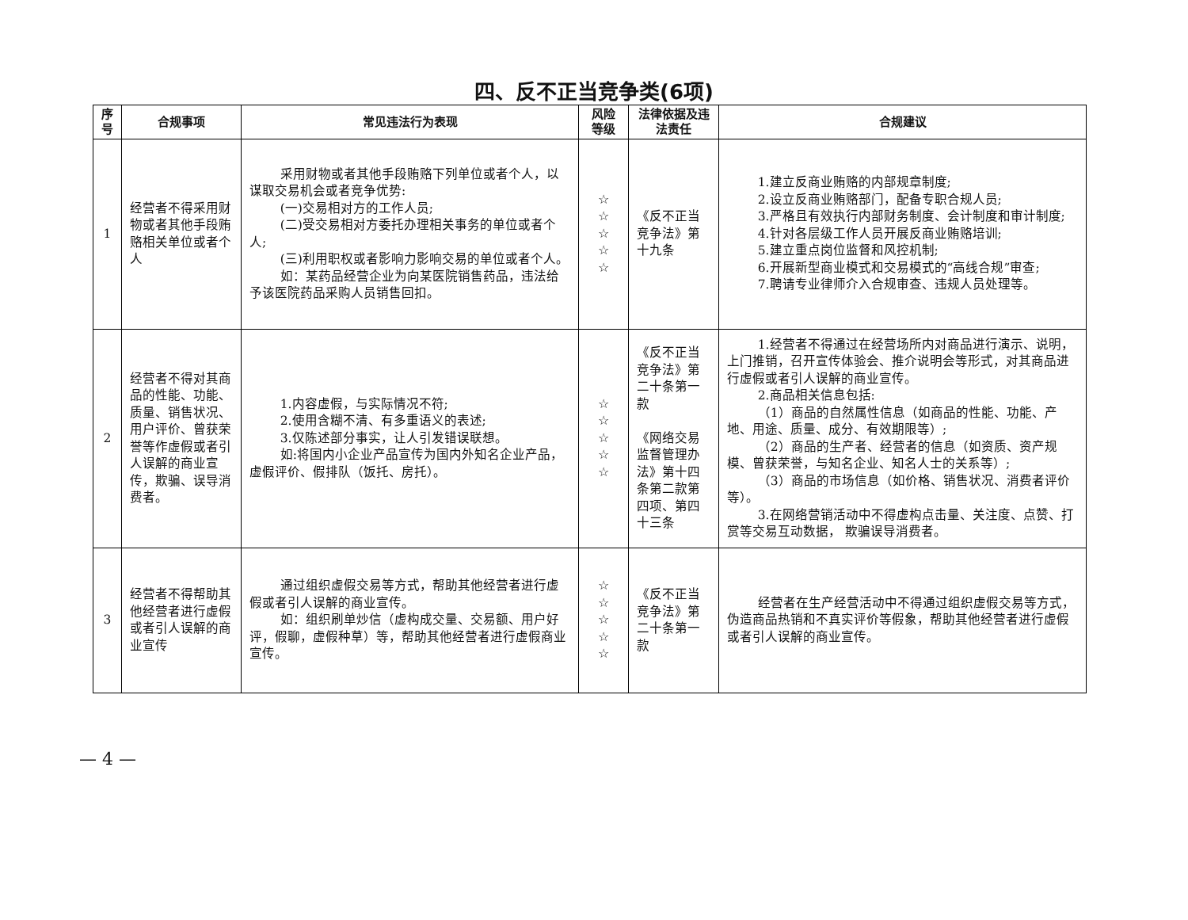四、反不正当竞争类(6项)
| 序号 | 合规事项 | 常见违法行为表现 | 风险等级 | 法律依据及违法责任 | 合规建议 |
| --- | --- | --- | --- | --- | --- |
| 1 | 经营者不得采用财物或者其他手段贿赂相关单位或者个人 | 采用财物或者其他手段贿赂下列单位或者个人，以谋取交易机会或者竞争优势: (一)交易相对方的工作人员; (二)受交易相对方委托办理相关事务的单位或者个人; (三)利用职权或者影响力影响交易的单位或者个人。 如：某药品经营企业为向某医院销售药品，违法给予该医院药品采购人员销售回扣。 | ☆ ☆ ☆ ☆ ☆ | 《反不正当竞争法》第十九条 | 1.建立反商业贿赂的内部规章制度; 2.设立反商业贿赂部门，配备专职合规人员; 3.严格且有效执行内部财务制度、会计制度和审计制度; 4.针对各层级工作人员开展反商业贿赂培训; 5.建立重点岗位监督和风控机制; 6.开展新型商业模式和交易模式的“高线合规”审查; 7.聘请专业律师介入合规审查、违规人员处理等。 |
| 2 | 经营者不得对其商品的性能、功能、质量、销售状况、用户评价、曾获荣誉等作虚假或者引人误解的商业宣传，欺骗、误导消费者。 | 1.内容虚假，与实际情况不符; 2.使用含糊不清、有多重语义的表述; 3.仅陈述部分事实，让人引发错误联想。 如:将国内小企业产品宣传为国内外知名企业产品，虚假评价、假排队（饭托、房托）。 | ☆ ☆ ☆ ☆ ☆ | 《反不正当竞争法》第二十条第一款 《网络交易监督管理办法》第十四条第二款第四项、第四十三条 | 1.经营者不得通过在经营场所内对商品进行演示、说明，上门推销，召开宣传体验会、推介说明会等形式，对其商品进行虚假或者引人误解的商业宣传。 2.商品相关信息包括: （1）商品的自然属性信息（如商品的性能、功能、产地、用途、质量、成分、有效期限等）; （2）商品的生产者、经营者的信息（如资质、资产规模、曾获荣誉，与知名企业、知名人士的关系等）; （3）商品的市场信息（如价格、销售状况、消费者评价等）。 3.在网络营销活动中不得虚构点击量、关注度、点赞、打赏等交易互动数据， 欺骗误导消费者。 |
| 3 | 经营者不得帮助其他经营者进行虚假或者引人误解的商业宣传 | 通过组织虚假交易等方式，帮助其他经营者进行虚假或者引人误解的商业宣传。 如：组织刷单炒信（虚构成交量、交易额、用户好评，假聊，虚假种草）等，帮助其他经营者进行虚假商业宣传。 | ☆ ☆ ☆ ☆ ☆ | 《反不正当竞争法》第二十条第一款 | 经营者在生产经营活动中不得通过组织虚假交易等方式，伪造商品热销和不真实评价等假象，帮助其他经营者进行虚假或者引人误解的商业宣传。 |
— 4 —